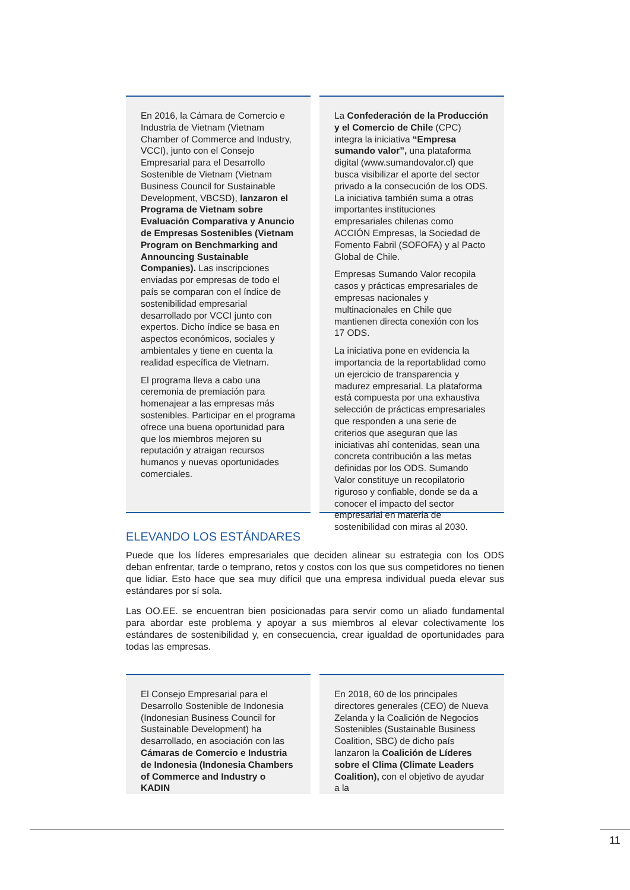En 2016, la Cámara de Comercio e Industria de Vietnam (Vietnam Chamber of Commerce and Industry, VCCI), junto con el Consejo Empresarial para el Desarrollo Sostenible de Vietnam (Vietnam Business Council for Sustainable Development, VBCSD), lanzaron el Programa de Vietnam sobre Evaluación Comparativa y Anuncio de Empresas Sostenibles (Vietnam Program on Benchmarking and Announcing Sustainable Companies). Las inscripciones enviadas por empresas de todo el país se comparan con el índice de sostenibilidad empresarial desarrollado por VCCI junto con expertos. Dicho índice se basa en aspectos económicos, sociales y ambientales y tiene en cuenta la realidad específica de Vietnam.
El programa lleva a cabo una ceremonia de premiación para homenajear a las empresas más sostenibles. Participar en el programa ofrece una buena oportunidad para que los miembros mejoren su reputación y atraigan recursos humanos y nuevas oportunidades comerciales.
La Confederación de la Producción y el Comercio de Chile (CPC) integra la iniciativa “Empresa sumando valor”, una plataforma digital (www.sumandovalor.cl) que busca visibilizar el aporte del sector privado a la consecución de los ODS. La iniciativa también suma a otras importantes instituciones empresariales chilenas como ACCIÓN Empresas, la Sociedad de Fomento Fabril (SOFOFA) y al Pacto Global de Chile.
Empresas Sumando Valor recopila casos y prácticas empresariales de empresas nacionales y multinacionales en Chile que mantienen directa conexión con los 17 ODS.
La iniciativa pone en evidencia la importancia de la reportablidad como un ejercicio de transparencia y madurez empresarial. La plataforma está compuesta por una exhaustiva selección de prácticas empresariales que responden a una serie de criterios que aseguran que las iniciativas ahí contenidas, sean una concreta contribución a las metas definidas por los ODS. Sumando Valor constituye un recopilatorio riguroso y confiable, donde se da a conocer el impacto del sector empresarial en materia de sostenibilidad con miras al 2030.
ELEVANDO LOS ESTÁNDARES
Puede que los líderes empresariales que deciden alinear su estrategia con los ODS deban enfrentar, tarde o temprano, retos y costos con los que sus competidores no tienen que lidiar. Esto hace que sea muy difícil que una empresa individual pueda elevar sus estándares por sí sola.
Las OO.EE. se encuentran bien posicionadas para servir como un aliado fundamental para abordar este problema y apoyar a sus miembros al elevar colectivamente los estándares de sostenibilidad y, en consecuencia, crear igualdad de oportunidades para todas las empresas.
El Consejo Empresarial para el Desarrollo Sostenible de Indonesia (Indonesian Business Council for Sustainable Development) ha desarrollado, en asociación con las Cámaras de Comercio e Industria de Indonesia (Indonesia Chambers of Commerce and Industry o KADIN
En 2018, 60 de los principales directores generales (CEO) de Nueva Zelanda y la Coalición de Negocios Sostenibles (Sustainable Business Coalition, SBC) de dicho país lanzaron la Coalición de Líderes sobre el Clima (Climate Leaders Coalition), con el objetivo de ayudar a la
11